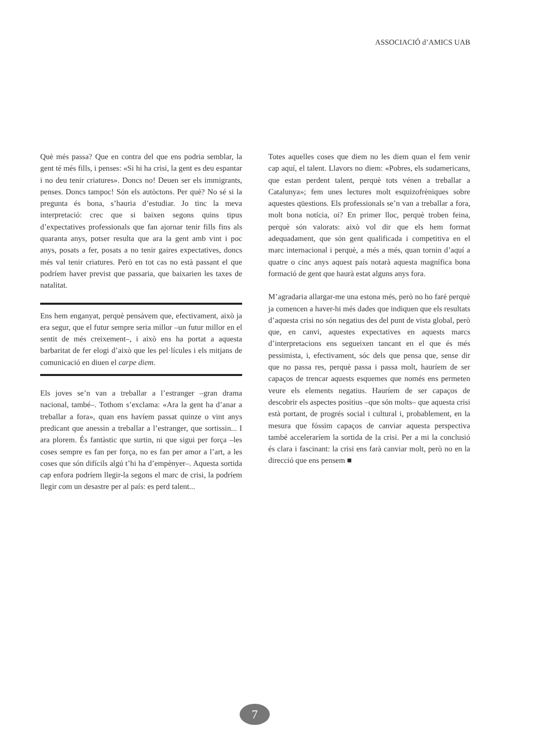ASSOCIACIÓ d’AMICS UAB
Què més passa? Que en contra del que ens podria semblar, la gent té més fills, i penses: «Si hi ha crisi, la gent es deu espantar i no deu tenir criatures». Doncs no! Deuen ser els immigrants, penses. Doncs tampoc! Són els autòctons. Per què? No sé si la pregunta és bona, s’hauria d’estudiar. Jo tinc la meva interpretació: crec que si baixen segons quins tipus d’expectatives professionals que fan ajornar tenir fills fins als quaranta anys, potser resulta que ara la gent amb vint i poc anys, posats a fer, posats a no tenir gaires expectatives, doncs més val tenir criatures. Però en tot cas no està passant el que podríem haver previst que passaria, que baixarien les taxes de natalitat.
Ens hem enganyat, perquè pensàvem que, efectivament, això ja era segur, que el futur sempre seria millor –un futur millor en el sentit de més creixement–, i això ens ha portat a aquesta barbaritat de fer elogi d’això que les pel·lícules i els mitjans de comunicació en diuen el carpe diem.
Els joves se’n van a treballar a l’estranger –gran drama nacional, també–. Tothom s’exclama: «Ara la gent ha d’anar a treballar a fora», quan ens havíem passat quinze o vint anys predicant que anessin a treballar a l’estranger, que sortissin... I ara plorem. És fantàstic que surtin, ni que sigui per força –les coses sempre es fan per força, no es fan per amor a l’art, a les coses que són difícils algú t’hi ha d’empènyer–. Aquesta sortida cap enfora podríem llegir-la segons el marc de crisi, la podríem llegir com un desastre per al país: es perd talent...
Totes aquelles coses que diem no les diem quan el fem venir cap aquí, el talent. Llavors no diem: «Pobres, els sudamericans, que estan perdent talent, perquè tots vénen a treballar a Catalunya»; fem unes lectures molt esquizofrèniques sobre aquestes qüestions. Els professionals se’n van a treballar a fora, molt bona notícia, oi? En primer lloc, perquè troben feina, perquè són valorats: això vol dir que els hem format adequadament, que són gent qualificada i competitiva en el marc internacional i perquè, a més a més, quan tornin d’aquí a quatre o cinc anys aquest país notarà aquesta magnífica bona formació de gent que haurà estat alguns anys fora.
M’agradaria allargar-me una estona més, però no ho faré perquè ja comencen a haver-hi més dades que indiquen que els resultats d’aquesta crisi no són negatius des del punt de vista global, però que, en canvi, aquestes expectatives en aquests marcs d’interpretacions ens segueixen tancant en el que és més pessimista, i, efectivament, sóc dels que pensa que, sense dir que no passa res, perquè passa i passa molt, hauríem de ser capaços de trencar aquests esquemes que només ens permeten veure els elements negatius. Hauríem de ser capaços de descobrir els aspectes positius –que són molts– que aquesta crisi està portant, de progrés social i cultural i, probablement, en la mesura que fóssim capaços de canviar aquesta perspectiva també acceleraríem la sortida de la crisi. Per a mi la conclusió és clara i fascinant: la crisi ens farà canviar molt, però no en la direcció que ens pensem ■
7